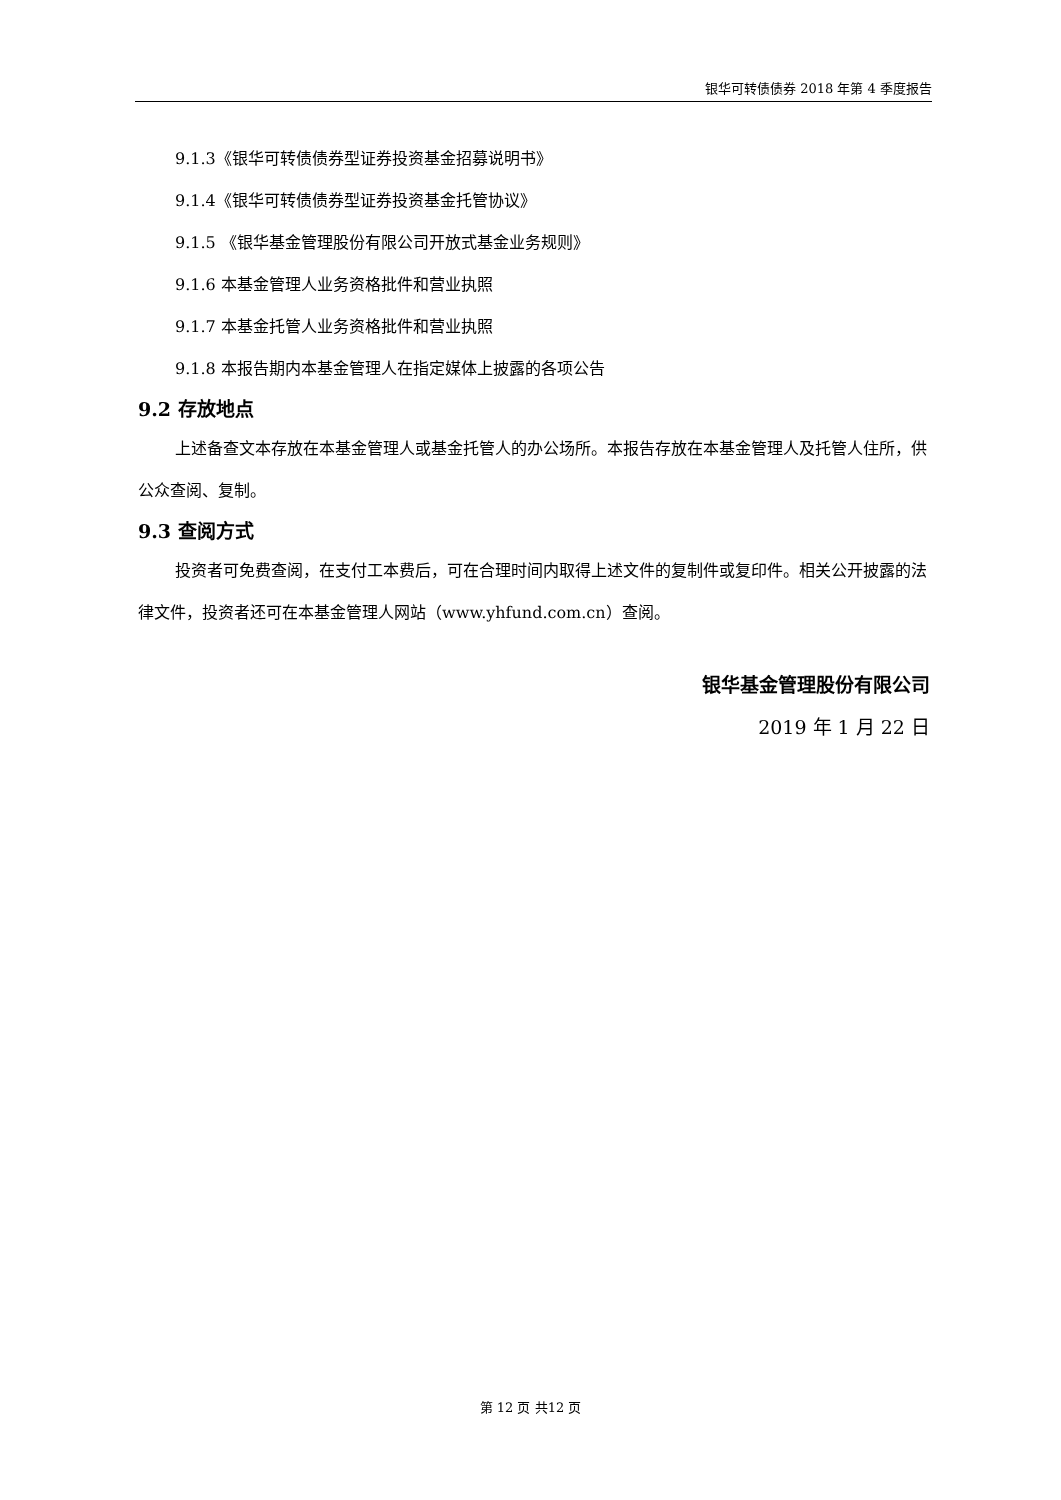银华可转债债券 2018 年第 4 季度报告
9.1.3《银华可转债债券型证券投资基金招募说明书》
9.1.4《银华可转债债券型证券投资基金托管协议》
9.1.5 《银华基金管理股份有限公司开放式基金业务规则》
9.1.6 本基金管理人业务资格批件和营业执照
9.1.7 本基金托管人业务资格批件和营业执照
9.1.8 本报告期内本基金管理人在指定媒体上披露的各项公告
9.2 存放地点
上述备查文本存放在本基金管理人或基金托管人的办公场所。本报告存放在本基金管理人及托管人住所，供公众查阅、复制。
9.3 查阅方式
投资者可免费查阅，在支付工本费后，可在合理时间内取得上述文件的复制件或复印件。相关公开披露的法律文件，投资者还可在本基金管理人网站（www.yhfund.com.cn）查阅。
银华基金管理股份有限公司
2019 年 1 月 22 日
第 12 页 共12 页